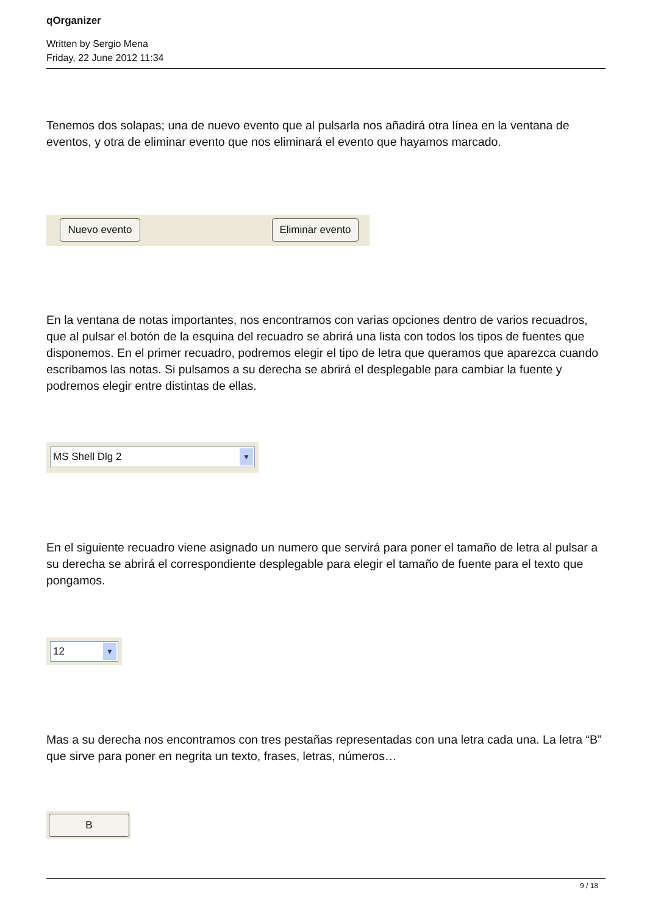qOrganizer
Written by Sergio Mena
Friday, 22 June 2012 11:34
Tenemos dos solapas; una de nuevo evento que al pulsarla nos añadirá otra línea en la ventana de eventos, y otra de eliminar evento que nos eliminará el evento que hayamos marcado.
Nuevo evento
Eliminar evento
En la ventana de notas importantes, nos encontramos con varias opciones dentro de varios recuadros, que al pulsar el botón de la esquina del recuadro se abrirá una lista con todos los tipos de fuentes que disponemos. En el primer recuadro, podremos elegir el tipo de letra que queramos que aparezca cuando escribamos las notas. Si pulsamos a su derecha se abrirá el desplegable para cambiar la fuente y podremos elegir entre distintas de ellas.
MS Shell Dlg 2 ▼
En el siguiente recuadro viene asignado un numero que servirá para poner el tamaño de letra al pulsar a su derecha se abrirá el correspondiente desplegable para elegir el tamaño de fuente para el texto que pongamos.
12 ▼
Mas a su derecha nos encontramos con tres pestañas representadas con una letra cada una. La letra “B” que sirve para poner en negrita un texto, frases, letras, números…
B
9 / 18